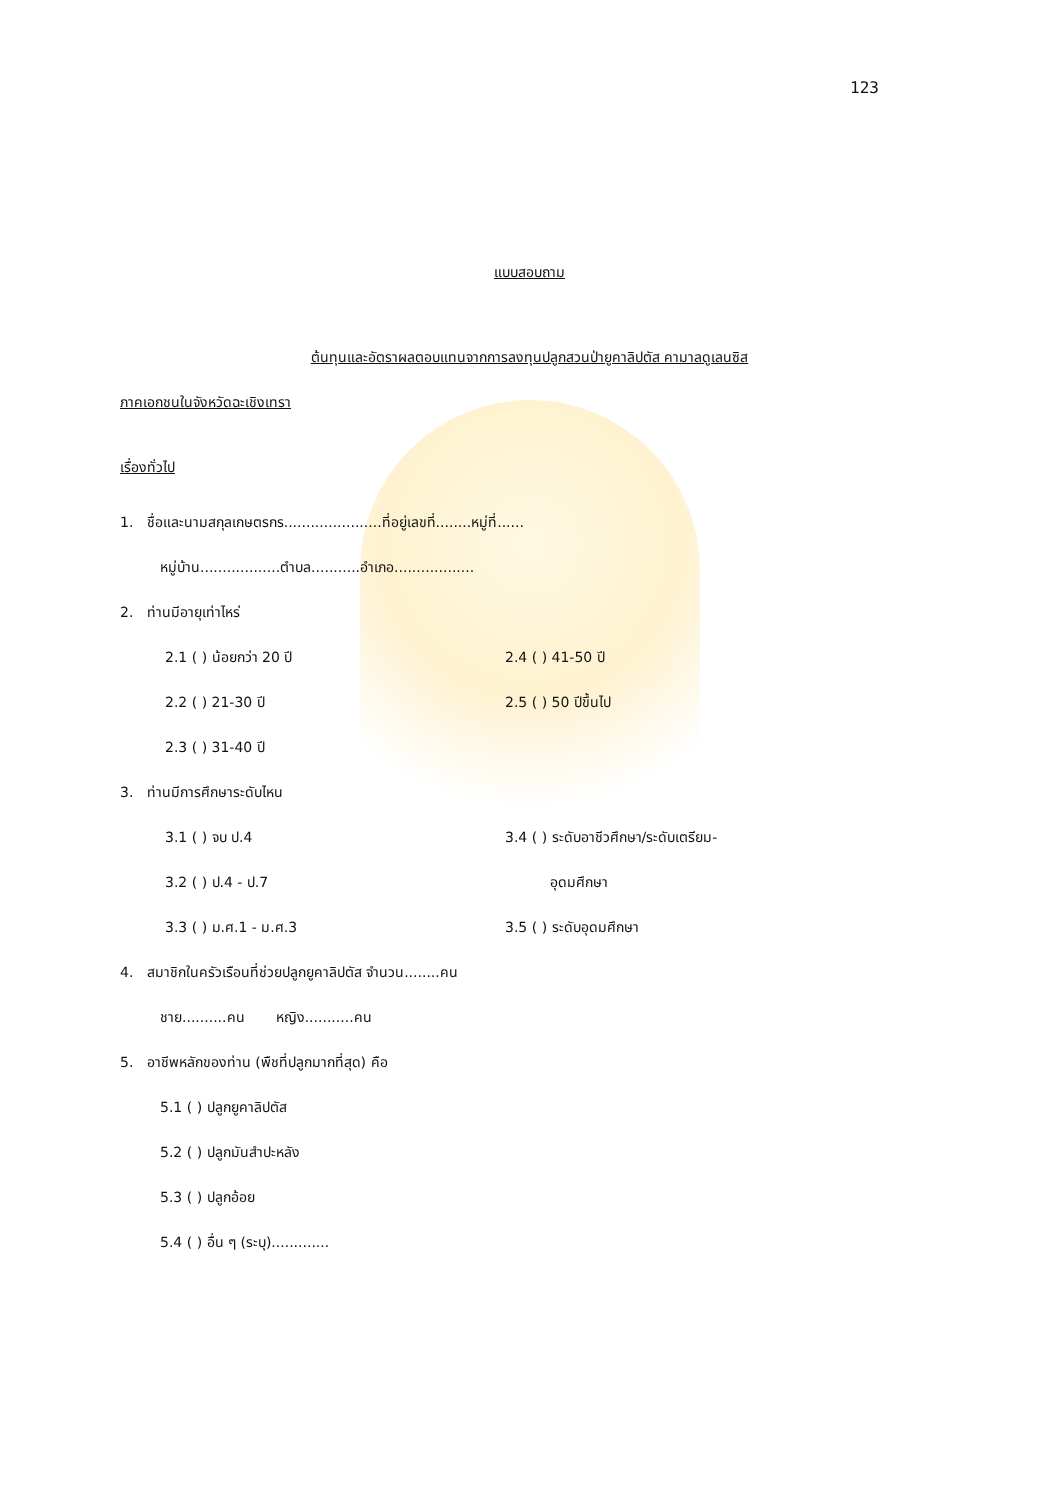123
แบบสอบถาม
ต้นทุนและอัตราผลตอบแทนจากการลงทุนปลูกสวนป่ายูคาลิปตัส คามาลดูเลนซิส
ภาคเอกชนในจังหวัดฉะเชิงเทรา
เรื่องทั่วไป
1. ชื่อและนามสกุลเกษตรกร......................ที่อยู่เลขที่........หมู่ที่......
หมู่บ้าน..................ตำบล...........อำเภอ..................
2. ท่านมีอายุเท่าไหร่
2.1 ( ) น้อยกว่า 20 ปี
2.4 ( ) 41-50 ปี
2.2 ( ) 21-30 ปี
2.5 ( ) 50 ปีขึ้นไป
2.3 ( ) 31-40 ปี
3. ท่านมีการศึกษาระดับไหน
3.1 ( ) จบ ป.4
3.4 ( ) ระดับอาชีวศึกษา/ระดับเตรียม-
3.2 ( ) ป.4 - ป.7
อุดมศึกษา
3.3 ( ) ม.ศ.1 - ม.ศ.3
3.5 ( ) ระดับอุดมศึกษา
4. สมาชิกในครัวเรือนที่ช่วยปลูกยูคาลิปตัส จำนวน........คน
ชาย..........คน หญิง...........คน
5. อาชีพหลักของท่าน (พืชที่ปลูกมากที่สุด) คือ
5.1 ( ) ปลูกยูคาลิปตัส
5.2 ( ) ปลูกมันสำปะหลัง
5.3 ( ) ปลูกอ้อย
5.4 ( ) อื่น ๆ (ระบุ).............